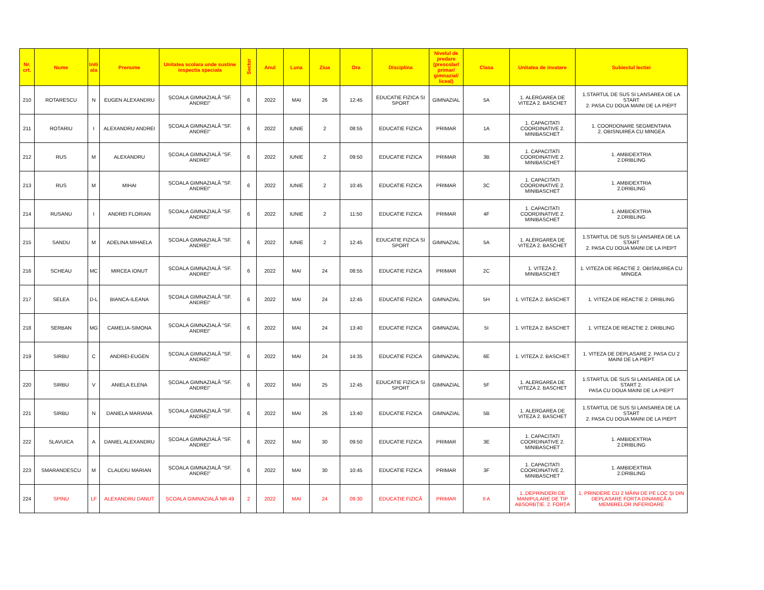| Nr. crt. | Nume | Initi ala | Prenume | Unitatea scolara unde sustine inspectia speciala | Sector | Anul | Luna | Ziua | Ora | Disciplina | Nivelul de predare (prescolar/ primar/ gimnazial/ liceal) | Clasa | Unitatea de invatare | Subiectul lectiei |
| --- | --- | --- | --- | --- | --- | --- | --- | --- | --- | --- | --- | --- | --- | --- |
| 210 | ROTARESCU | N | EUGEN ALEXANDRU | ȘCOALA GIMNAZIALĂ "SF. ANDREI" | 6 | 2022 | MAI | 26 | 12:45 | EDUCATIE FIZICA SI SPORT | GIMNAZIAL | 5A | 1. ALERGAREA DE VITEZA 2. BASCHET | 1.STARTUL DE SUS SI LANSAREA DE LA START 2. PASA CU DOUA MAINI DE LA PIEPT |
| 211 | ROTARIU | I | ALEXANDRU ANDREI | ȘCOALA GIMNAZIALĂ "SF. ANDREI" | 6 | 2022 | IUNIE | 2 | 08:55 | EDUCATIE FIZICA | PRIMAR | 1A | 1. CAPACITATI COORDINATIVE 2. MINIBASCHET | 1. COORDONARE SEGMENTARA 2. OBISNUIREA CU MINGEA |
| 212 | RUS | M | ALEXANDRU | ȘCOALA GIMNAZIALĂ "SF. ANDREI" | 6 | 2022 | IUNIE | 2 | 09:50 | EDUCATIE FIZICA | PRIMAR | 3B | 1. CAPACITATI COORDINATIVE 2. MINIBASCHET | 1. AMBIDEXTRIA 2.DRIBLING |
| 213 | RUS | M | MIHAI | ȘCOALA GIMNAZIALĂ "SF. ANDREI" | 6 | 2022 | IUNIE | 2 | 10:45 | EDUCATIE FIZICA | PRIMAR | 3C | 1. CAPACITATI COORDINATIVE 2. MINIBASCHET | 1. AMBIDEXTRIA 2.DRIBLING |
| 214 | RUSANU | I | ANDREI FLORIAN | ȘCOALA GIMNAZIALĂ "SF. ANDREI" | 6 | 2022 | IUNIE | 2 | 11:50 | EDUCATIE FIZICA | PRIMAR | 4F | 1. CAPACITATI COORDINATIVE 2. MINIBASCHET | 1. AMBIDEXTRIA 2.DRIBLING |
| 215 | SANDU | M | ADELINA MIHAELA | ȘCOALA GIMNAZIALĂ "SF. ANDREI" | 6 | 2022 | IUNIE | 2 | 12:45 | EDUCATIE FIZICA SI SPORT | GIMNAZIAL | 5A | 1. ALERGAREA DE VITEZA 2. BASCHET | 1.STARTUL DE SUS SI LANSAREA DE LA START 2. PASA CU DOUA MAINI DE LA PIEPT |
| 216 | SCHEAU | MC | MIRCEA IONUT | ȘCOALA GIMNAZIALĂ "SF. ANDREI" | 6 | 2022 | MAI | 24 | 08:55 | EDUCATIE FIZICA | PRIMAR | 2C | 1. VITEZA 2. MINIBASCHET | 1. VITEZA DE REACTIE 2. OBISNUIREA CU MINGEA |
| 217 | SELEA | D-L | BIANCA-ILEANA | ȘCOALA GIMNAZIALĂ "SF. ANDREI" | 6 | 2022 | MAI | 24 | 12:45 | EDUCATIE FIZICA | GIMNAZIAL | 5H | 1. VITEZA 2. BASCHET | 1. VITEZA DE REACTIE 2. DRIBLING |
| 218 | SERBAN | MG | CAMELIA-SIMONA | ȘCOALA GIMNAZIALĂ "SF. ANDREI" | 6 | 2022 | MAI | 24 | 13:40 | EDUCATIE FIZICA | GIMNAZIAL | 5I | 1. VITEZA 2. BASCHET | 1. VITEZA DE REACTIE 2. DRIBLING |
| 219 | SIRBU | C | ANDREI-EUGEN | ȘCOALA GIMNAZIALĂ "SF. ANDREI" | 6 | 2022 | MAI | 24 | 14:35 | EDUCATIE FIZICA | GIMNAZIAL | 6E | 1. VITEZA 2. BASCHET | 1. VITEZA DE DEPLASARE 2. PASA CU 2 MAINI DE LA PIEPT |
| 220 | SIRBU | V | ANIELA ELENA | ȘCOALA GIMNAZIALĂ "SF. ANDREI" | 6 | 2022 | MAI | 25 | 12:45 | EDUCATIE FIZICA SI SPORT | GIMNAZIAL | 5F | 1. ALERGAREA DE VITEZA 2. BASCHET | 1.STARTUL DE SUS SI LANSAREA DE LA START 2. PASA CU DOUA MAINI DE LA PIEPT |
| 221 | SIRBU | N | DANIELA MARIANA | ȘCOALA GIMNAZIALĂ "SF. ANDREI" | 6 | 2022 | MAI | 26 | 13:40 | EDUCATIE FIZICA | GIMNAZIAL | 5B | 1. ALERGAREA DE VITEZA 2. BASCHET | 1.STARTUL DE SUS SI LANSAREA DE LA START 2. PASA CU DOUA MAINI DE LA PIEPT |
| 222 | SLAVUICA | A | DANIEL ALEXANDRU | ȘCOALA GIMNAZIALĂ "SF. ANDREI" | 6 | 2022 | MAI | 30 | 09:50 | EDUCATIE FIZICA | PRIMAR | 3E | 1. CAPACITATI COORDINATIVE 2. MINIBASCHET | 1. AMBIDEXTRIA 2.DRIBLING |
| 223 | SMARANDESCU | M | CLAUDIU MARIAN | ȘCOALA GIMNAZIALĂ "SF. ANDREI" | 6 | 2022 | MAI | 30 | 10:45 | EDUCATIE FIZICA | PRIMAR | 3F | 1. CAPACITATI COORDINATIVE 2. MINIBASCHET | 1. AMBIDEXTRIA 2.DRIBLING |
| 224 | SPINU | LF | ALEXANDRU DANUT | ȘCOALA GIMNAZIALĂ NR 49 | 2 | 2022 | MAI | 24 | 09:30 | EDUCAȚIE FIZICĂ | PRIMAR | II A | 1..DEPRINDERI DE MANIPULARE DE TIP ABSORBȚIE. 2. FORȚA | 1. PRINDERE CU 2 MÂINI DE PE LOC ȘI DIN DEPLASARE FORȚA DINAMICĂ A MEMBRELOR INFERIOARE |